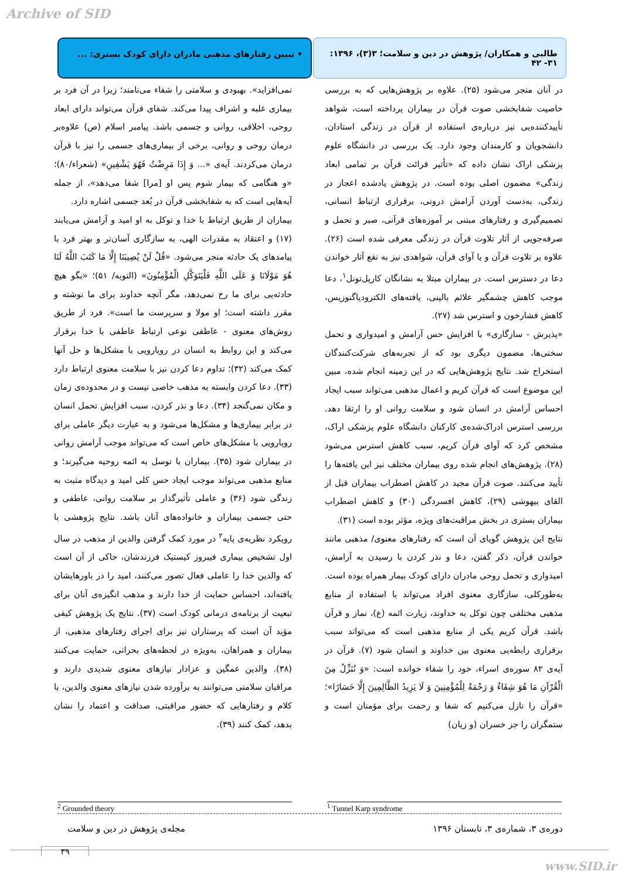Archive of SID
طالبی و همکاران/ پژوهش در دین و سلامت؛ ۳(۳)، ۱۳۹۶: ۳۱- ۴۲
• تبیین رفتارهای مذهبی مادران دارای کودک بستری: ...
در آنان منجر می‌شود (۲۵). علاوه بر پژوهش‌هایی که به بررسی خاصیت شفابخشی صوت قرآن در بیماران پرداخته است، شواهد تأییدکننده‌یی نیز درباره‌ی استفاده از قرآن در زندگی استادان، دانشجویان و کارمندان وجود دارد. یک بررسی در دانشگاه علوم پزشکی اراک نشان داده که «تأثیر قرائت قرآن بر تمامی ابعاد زندگی» مضمون اصلی بوده است. در پژوهش یادشده اعجاز در زندگی، به‌دست آوردن آرامش درونی، برقراری ارتباط انسانی، تصمیم‌گیری و رفتارهای مبتنی بر آموزه‌های قرآنی، صبر و تحمل و صرفه‌جویی از آثار تلاوت قرآن در زندگی معرفی شده است (۲۶). علاوه بر تلاوت قرآن و یا آوای قرآن، شواهدی نیز به نفع آثار خواندن دعا در دسترس است. در بیماران مبتلا به نشانگان کارپل‌تونل<sup>۱</sup>، دعا موجب کاهش چشمگیر علائم بالینی، یافته‌های الکترودیاگنوزیس، کاهش فشارخون و استرس شد (۲۷).
«پذیرش - سازگاری» با افزایش حس آرامش و امیدواری و تحمل سختی‌ها، مضمون دیگری بود که از تجربه‌های شرکت‌کنندگان استخراج شد. نتایج پژوهش‌هایی که در این زمینه انجام شده، مبین این موضوع است که قرآن کریم و اعمال مذهبی می‌تواند سبب ایجاد احساس آرامش در انسان شود و سلامت روانی او را ارتقا دهد. بررسی استرس ادراک‌شده‌ی کارکنان دانشگاه علوم پزشکی اراک، مشخص کرد که آوای قرآن کریم، سبب کاهش استرس می‌شود (۲۸). پژوهش‌های انجام شده روی بیماران مختلف نیز این یافته‌ها را تأیید می‌کنند. صوت قرآن مجید در کاهش اضطراب بیماران قبل از القای بیهوشی (۲۹)، کاهش افسردگی (۳۰) و کاهش اضطراب بیماران بستری در بخش مراقبت‌های ویژه، مؤثر بوده است (۳۱).
نتایج این پژوهش گویای آن است که رفتارهای معنوی/ مذهبی مانند خواندن قرآن، ذکر گفتن، دعا و نذر کردن با رسیدن به آرامش، امیدواری و تحمل روحی مادران دارای کودک بیمار همراه بوده است. به‌طورکلی، سازگاری معنوی افراد می‌تواند با استفاده از منابع مذهبی مختلفی چون توکل به خداوند، زیارت ائمه (ع)، نماز و قرآن باشد. قرآن کریم یکی از منابع مذهبی است که می‌تواند سبب برقراری رابطه‌یی معنوی بین خداوند و انسان شود (۷). قرآن در آیه‌ی ۸۲ سوره‌ی اسراء، خود را شفاء خوانده است: «وَ نُنَزِّلُ مِنَ الْقُرْآنِ مَا هُوَ شِفَاءٌ وَ رَحْمَةٌ لِلْمُؤْمِنِينَ وَ لَا يَزِيدُ الظَّالِمِينَ إِلَّا خَسَارًا»؛ «قرآن را نازل می‌کنیم که شفا و رحمت برای مؤمنان است و ستمگران را جز خسران (و زیان)
نمی‌افزاید». بهبودی و سلامتی را شفاء می‌نامند؛ زیرا در آن فرد بر بیماری غلبه و اشراف پیدا می‌کند. شفای قرآن می‌تواند دارای ابعاد روحی، اخلاقی، روانی و جسمی باشد. پیامبر اسلام (ص) علاوه‌بر درمان روحی و روانی، برخی از بیماری‌های جسمی را نیز با قرآن درمان می‌کردند. آیه‌ی «... وَ إِذَا مَرِضْتُ فَهُوَ يَشْفِينِ» (شعراء/۸۰)؛ «و هنگامی که بیمار شوم پس او [مرا] شفا می‌دهد»، از جمله آیه‌هایی است که به شفابخشی قرآن در بُعد جسمی اشاره دارد.
بیماران از طریق ارتباط با خدا و توکل به او امید و آرامش می‌یابند (۱۷) و اعتقاد به مقدرات الهی، به سازگاری آسان‌تر و بهتر فرد با پیامدهای یک حادثه منجر می‌شود. «قُلْ لَنْ يُصِيبَنَا إِلَّا مَا كَتَبَ اللَّهُ لَنَا هُوَ مَوْلَانَا وَ عَلَى اللَّهِ فَلْيَتَوَكَّلِ الْمُؤْمِنُونَ» (التوبه/ ۵۱)؛ «بگو هیچ حادثه‌یی برای ما رخ نمی‌دهد، مگر آنچه خداوند برای ما نوشته و مقرر داشته است؛ او مولا و سرپرست ما است». فرد از طریق روش‌های معنوی - عاطفی نوعی ارتباط عاطفی با خدا برقرار می‌کند و این روابط به انسان در رویارویی با مشکل‌ها و حل آنها کمک می‌کند (۳۲)؛ تداوم دعا کردن نیز با سلامت معنوی ارتباط دارد (۳۳). دعا کردن وابسته به مذهب خاصی نیست و در محدوده‌ی زمان و مکان نمی‌گنجد (۳۴). دعا و نذر کردن، سبب افزایش تحمل انسان در برابر بیماری‌ها و مشکل‌ها می‌شود و به عبارت دیگر عاملی برای رویارویی با مشکل‌های خاص است که می‌تواند موجب آرامش روانی در بیماران شود (۳۵). بیماران با توسل به ائمه روحیه می‌گیرند؛ و منابع مذهبی می‌تواند موجب ایجاد حس کلی امید و دیدگاه مثبت به زندگی شود (۳۶) و عاملی تأثیرگذار بر سلامت روانی، عاطفی و حتی جسمی بیماران و خانواده‌های آنان باشد. نتایج پژوهشی با رویکرد نظریه‌ی پایه<sup>۲</sup> در مورد کمک گرفتن والدین از مذهب در سال اول تشخیص بیماری فیبروز کیستیک فرزندشان، حاکی از آن است که والدین خدا را عاملی فعال تصور می‌کنند، امید را در باورهایشان یافته‌اند، احساس حمایت از خدا دارند و مذهب انگیزه‌ی آنان برای تبعیت از برنامه‌ی درمانی کودک است (۳۷). نتایج یک پژوهش کیفی مؤید آن است که پرستاران نیز برای اجرای رفتارهای مذهبی، از بیماران و همراهان، به‌ویژه در لحظه‌های بحرانی، حمایت می‌کنند (۳۸). والدین غمگین و عزادار نیازهای معنوی شدیدی دارند و مراقبان سلامتی می‌توانند به برآورده شدن نیازهای معنوی والدین، با کلام و رفتارهایی که حضور مراقبتی، صداقت و اعتماد را نشان بدهد، کمک کنند (۳۹).
<sup>1</sup> Tunnel Karp syndrome <sup>2</sup> Grounded theory
دوره‌ی ۳، شماره‌ی ۳، تابستان ۱۳۹۶ مجله‌ی پژوهش در دین و سلامت
۳۹
www.SID.ir